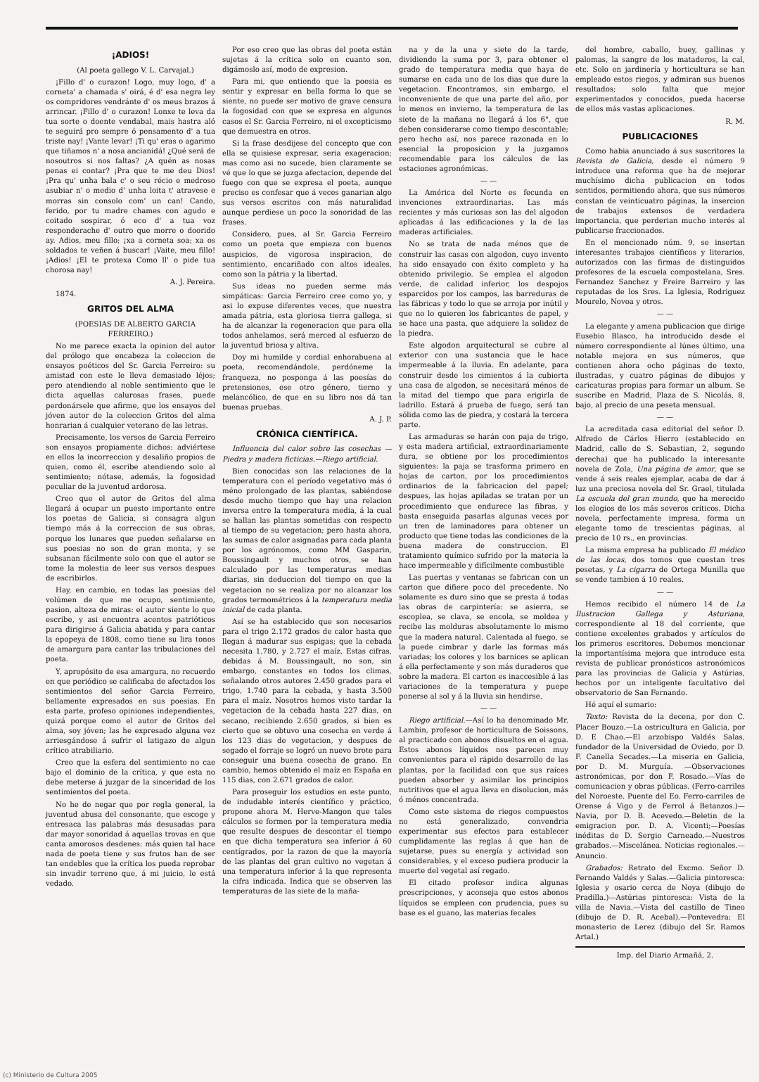¡ADIOS!
(Al poeta gallego V. L. Carvajal.)
¡Fillo d' o curazon! Logo, muy logo, d' a corneta' a chamada s' oirá, é d' esa negra ley os compridores vendránte d' os meus brazos á arrincar. ¡Fillo d' o curazon! Lonxe te leva da tua sorte o doente vendabal, mais hastra aló te seguirá pro sempre ó pensamento d' a tua triste nay! ¡Vante levar! ¡Ti qu' eras o agarimo que tiñamos n' a nosa ancianidá! ¿Qué será de nosoutros si nos faltas? ¿A quén as nosas penas ei contar? ¡Pra que te me deu Dios! ¡Pra qu' unha bala c' o seu récio e medroso asubiar n' o medio d' unha loita t' atravese e morras sin consolo com' un can! Cando, ferido, por tu madre chames con agudo e coitado sospirar, ó eco d' a tua voz responderache d' outro que morre o doorido ay. Adios, meu fillo; ¡xa a corneta soa; xa os soldados te veñen á buscar! ¡Vaite, meu fillo! ¡Adios! ¡El te protexa Como ll' o pide tua chorosa nay!
A. J. Pereira.
1874.
GRITOS DEL ALMA
(POESIAS DE ALBERTO GARCIA FERREIRO.)
No me parece exacta la opinion del autor del prólogo que encabeza la coleccion de ensayos poéticos del Sr. Garcia Ferreiro: su amistad con este le lleva demasiado léjos; pero atendiendo al noble sentimiento que le dicta aquellas calurosas frases, puede perdonársele que afirme, que los ensayos del jóven autor de la coleccion Gritos del alma honrarian á cualquier veterano de las letras.
Precisamente, los versos de Garcia Ferreiro son ensayos propiamente dichos: adviértese en ellos la incorreccion y desaliño propios de quien, como él, escribe atendiendo solo al sentimiento; nótase, además, la fogosidad peculiar de la juventud ardorosa.
Creo que el autor de Gritos del alma llegará á ocupar un puesto importante entre los poetas de Galicia, si consagra algun tiempo más á la correccion de sus obras, porque los lunares que pueden señalarse en sus poesias no son de gran monta, y se subsanan fácilmente solo con que el autor se tome la molestia de leer sus versos despues de escribirlos.
Hay, en cambio, en todas las poesias del volúmen de que me ocupo, sentimiento, pasion, alteza de miras: el autor siente lo que escribe, y asi encuentra acentos patrióticos para dirigirse á Galicia abatida y para cantar la epopeya de 1808, como tiene su lira tonos de amargura para cantar las tribulaciones del poeta.
Y, apropósito de esa amargura, no recuerdo en que periódico se calificaba de afectados los sentimientos del señor Garcia Ferreiro, bellamente expresados en sus poesias. En esta parte, profeso opiniones independientes, quizá porque como el autor de Gritos del alma, soy jóven; las he expresado alguna vez arriesgándose á sufrir el latigazo de algun crítico atrabiliario.
Creo que la esfera del sentimiento no cae bajo el dominio de la crítica, y que esta no debe meterse á juzgar de la sinceridad de los sentimientos del poeta.
No he de negar que por regla general, la juventud abusa del consonante, que escoge y entresaca las palabras más desusadas para dar mayor sonoridad á aquellas trovas en que canta amorosos desdenes: más quien tal hace nada de poeta tiene y sus frutos han de ser tan endebles que la crítica los pueda reprobar sin invadir terreno que, á mi juicio, le está vedado.
Por eso creo que las obras del poeta están sujetas á la crítica solo en cuanto son, digámoslo así, modo de expresion.
Para mi, que entiendo que la poesia es sentir y expresar en bella forma lo que se siente, no puede ser motivo de grave censura la fogosidad con que se expresa en algunos casos el Sr. Garcia Ferreiro, ni el excepticismo que demuestra en otros.
Si la frase desdijese del concepto que con ella se quisiese expresar, seria exageracion; mas como asi no sucede, bien claramente se vé que lo que se juzga afectacion, depende del fuego con que se expresa el poeta, aunque preciso es confesar que á veces ganarian algo sus versos escritos con más naturalidad aunque perdiese un poco la sonoridad de las frases.
Considero, pues, al Sr. Garcia Ferreiro como un poeta que empieza con buenos auspicios, de vigorosa inspiracion, de sentimiento, encariñado con altos ideales, como son la pátria y la libertad.
Sus ideas no pueden serme más simpáticas: Garcia Ferreiro cree como yo, y asi lo expuse diferentes veces, que nuestra amada pátria, esta gloriosa tierra gallega, si ha de alcanzar la regeneracion que para ella todos anhelamos, será merced al esfuerzo de la juventud briosa y altiva.
Doy mi humilde y cordial enhorabuena al poeta, recomendándole, perdóneme la franqueza, no posponga á las poesías de pretensiones, ese otro género, tierno y melancólico, de que en su libro nos dá tan buenas pruebas.
A. J. P.
CRÓNICA CIENTÍFICA.
Influencia del calor sobre las cosechas — Piedra y madera ficticias.—Riego artificial.
Bien conocidas son las relaciones de la temperatura con el período vegetativo más ó méno prolongado de las plantas, sabiéndose desde mucho tiempo que hay una relacion inversa entre la temperatura media, á la cual se hallan las plantas sometidas con respecto al tiempo de su vegetacion; pero hasta ahora, las sumas de calor asignadas para cada planta por los agrónomos, como MM Gasparin, Boussingault y muchos otros, se han calculado por las temperaturas medias diarias, sin deduccion del tiempo en que la vegetacion no se realiza por no alcanzar los grados termométricos á la temperatura media inicial de cada planta.
Así se ha establecido que son necesarios para el trigo 2.172 grados de calor hasta que llegan á madurar sus espigas; que la cebada necesita 1.780, y 2.727 el maíz. Estas cifras, debidas á M. Boussingault, no son, sin embargo, constantes en todos los climas, señalando otros autores 2.450 grados para el trigo, 1.740 para la cebada, y hasta 3.500 para el maíz. Nosotros hemos visto tardar la vegetacion de la cebada hasta 227 dias, en secano, recibiendo 2.650 grados, si bien es cierto que se obtuvo una cosecha en verde á los 123 dias de vegetacion, y despues de segado el forraje se logró un nuevo brote para conseguir una buena cosecha de grano. En cambio, hemos obtenido el maíz en España en 115 dias, con 2.671 grados de calor.
Para proseguir los estudios en este punto, de indudable interés científico y práctico, propone ahora M. Herve-Mangon que tales cálculos se formen por la temperatura media que resulte despues de descontar el tiempo en que dicha temperatura sea inferior á 60 centígrados, por la razon de que la mayoría de las plantas del gran cultivo no vegetan á una temperatura inferior á la que representa la cifra indicada. Indica que se observen las temperaturas de las siete de la maña-
na y de la una y siete de la tarde, dividiendo la suma por 3, para obtener el grado de temperatura media que haya de sumarse en cada uno de los dias que dure la vegetacion. Encontramos, sin embargo, el inconveniente de que una parte del año, por lo menos en invierno, la temperatura de las siete de la mañana no llegará á los 6°, que deben considerarse como tiempo descontable; pero hecho así, nos parece razonada en lo esencial la proposicion y la juzgamos recomendable para los cálculos de las estaciones agronómicas.
— —
La América del Norte es fecunda en invenciones extraordinarias. Las más recientes y más curiosas son las del algodon aplicadas á las edificaciones y la de las maderas artificiales.
No se trata de nada ménos que de construir las casas con algodon, cuyo invento ha sido ensayado con éxito completo y ha obtenido privilegio. Se emplea el algodon verde, de calidad inferior, los despojos esparcidos por los campos, las barreduras de las fábricas y todo lo que se arroja por inútil y que no lo quieren los fabricantes de papel, y se hace una pasta, que adquiere la solidez de la piedra.
Este algodon arquitectural se cubre al exterior con una sustancia que le hace impermeable á la lluvia. En adelante, para construir desde los cimientos á la cubierta una casa de algodon, se necesitará ménos de la mitad del tiempo que para erigirla de ladrillo. Estará á prueba de fuego, será tan sólida como las de piedra, y costará la tercera parte.
Las armaduras se harán con paja de trigo, y esta madera artificial, extraordinariamente dura, se obtiene por los procedimientos siguientes: la paja se trasforma primero en hojas de carton, por los procedimientos ordinarios de la fabricacion del papel; despues, las hojas apiladas se tratan por un procedimiento que endurece las fibras, y basta enseguida pasarlas algunas veces por un tren de laminadores para obtener un producto que tiene todas las condiciones de la buena madera de construccion. El tratamiento químico sufrido por la materia la hace impermeable y difícilmente combustible
Las puertas y ventanas se fabrican con un carton que difiere poco del precedente. No solamente es duro sino que se presta á todas las obras de carpintería: se asierra, se escoplea, se clava, se encola, se moldea y recibe las molduras absolutamente lo mismo que la madera natural. Calentada al fuego, se la puede cimbrar y darle las formas más variadas; los colores y los barnices se aplican á ella perfectamente y son más duraderos que sobre la madera. El carton es inaccesible á las variaciones de la temperatura y puepe ponerse al sol y á la lluvia sin hendirse.
— —
Riego artificial.—Así lo ha denominado Mr. Lambin, profesor de horticultura de Soissons, al practicado con abonos disueltos en el agua. Estos abonos líquidos nos parecen muy convenientes para el rápido desarrollo de las plantas, por la facilidad con que sus raíces pueden absorber y asimilar los principios nutritivos que el agua lleva en disolucion, más ó ménos concentrada.
Como este sistema de riegos compuestos no está generalizado, convendria experimentar sus efectos para establecer cumplidamente las reglas á que han de sujetarse, pues su energía y actividad son considerables, y el exceso pudiera producir la muerte del vegetal así regado.
El citado profesor indica algunas prescripciones, y aconseja que estos abonos líquidos se empleen con prudencia, pues su base es el guano, las materias fecales
del hombre, caballo, buey, gallinas y palomas, la sangre de los mataderos, la cal, etc. Solo en jardinería y horticultura se han empleado estos riegos, y admiran sus buenos resultados; solo falta que mejor experimentados y conocidos, pueda hacerse de ellos más vastas aplicaciones.
R. M.
PUBLICACIONES
Como habia anunciado á sus suscritores la Revista de Galicia, desde el número 9 introduce una reforma que ha de mejorar muchísimo dicha publicacion en todos sentidos, permitiendo ahora, que sus números constan de veinticuatro páginas, la insercion de trabajos extensos de verdadera importancia, que perderian mucho interés al publicarse fraccionados.
En el mencionado núm. 9, se insertan interesantes trabajos científicos y literarios, autorizados con las firmas de distinguidos profesores de la escuela compostelana, Sres. Fernandez Sanchez y Freire Barreiro y las reputadas de los Sres. La Iglesia, Rodriguez Mourelo, Novoa y otros.
— —
La elegante y amena publicacion que dirige Eusebio Blasco, ha introducido desde el número correspondiente al lúnes último, una notable mejora en sus números, que contienen ahora ocho páginas de texto, ilustradas, y cuatro páginas de dibujos y caricaturas propias para formar un album. Se suscribe en Madrid, Plaza de S. Nicolás, 8, bajo, al precio de una peseta mensual.
— —
La acreditada casa editorial del señor D. Alfredo de Cárlos Hierro (establecido en Madrid, calle de S. Sebastian, 2, segundo derecha) que ha publicado la interesante novela de Zola, Una página de amor, que se vende á seis reales ejemplar, acaba de dar á luz una preciosa novela del Sr. Grael, titulada La escuela del gran mundo, que ha merecido los elogios de los más severos críticos. Dicha novela, perfectamente impresa, forma un elegante tomo de trescientas páginas, al precio de 10 rs., en provincias.
La misma empresa ha publicado El médico de las locas, dos tomos que cuestan tres pesetas, y La cigarra de Ortega Munilla que se vende tambien á 10 reales.
— —
Hemos recibido el número 14 de La Ilustracion Gallega y Asturiana, correspondiente al 18 del corriente, que contiene excelentes grabados y artículos de los primeros escritores. Debemos mencionar la importantísima mejora que introduce esta revista de publicar pronósticos astronómicos para las provincias de Galicia y Astúrias, hechos por un inteligente facultativo del observatorio de San Fernando.
Hé aquí el sumario:
Texto: Revista de la decena, por don C. Placer Bouzo.—La ostricultura en Galicia, por D. E Chao.—El arzobispo Valdés Salas, fundador de la Universidad de Oviedo, por D. F. Canella Secades.—La miseria en Galicia, por D. M. Murguía. —Observaciones astronómicas, por don F. Rosado.—Vías de comunicacion y obras públicas. (Ferro-carriles del Noroeste. Puente del Eo. Ferro-carriles de Orense á Vigo y de Ferrol á Betanzos.)—Navia, por D. B. Acevedo.—Beletin de la emigracion por. D. A. Vicenti;—Poesías inéditas de D. Sergio Carneado.—Nuestros grabados.—Miscelánea. Noticias regionales.—Anuncio.
Grabados: Retrato del Excmo. Señor D. Fernando Valdés y Salas.—Galicia pintoresca: Iglesia y osario cerca de Noya (dibujo de Pradilla.)—Astúrias pintoresca: Vista de la villa de Navia.—Vista del castillo de Tineo (dibujo de D. R. Acebal).—Pontevedra: El monasterio de Lerez (dibujo del Sr. Ramos Artal.)
Imp. del Diario Armañá, 2.
(c) Ministerio de Cultura 2005